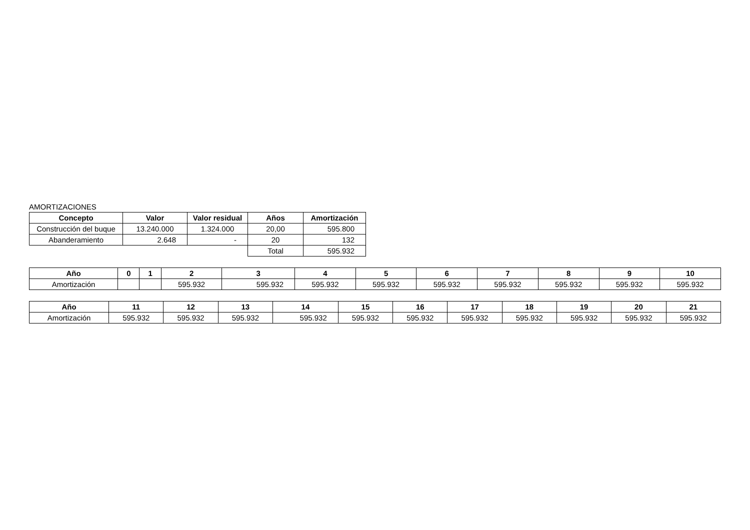AMORTIZACIONES
| Concepto | Valor | Valor residual | Años | Amortización |
| --- | --- | --- | --- | --- |
| Construcción del buque | 13.240.000 | 1.324.000 | 20,00 | 595.800 |
| Abanderamiento | 2.648 | - | 20 | 132 |
| | | | Total | 595.932 |
| Año | 0 | 1 | 2 | 3 | 4 | 5 | 6 | 7 | 8 | 9 | 10 |
| --- | --- | --- | --- | --- | --- | --- | --- | --- | --- | --- | --- |
| Amortización | | | 595.932 | 595.932 | 595.932 | 595.932 | 595.932 | 595.932 | 595.932 | 595.932 | 595.932 |
| Año | 11 | 12 | 13 | 14 | 15 | 16 | 17 | 18 | 19 | 20 | 21 |
| --- | --- | --- | --- | --- | --- | --- | --- | --- | --- | --- | --- |
| Amortización | 595.932 | 595.932 | 595.932 | 595.932 | 595.932 | 595.932 | 595.932 | 595.932 | 595.932 | 595.932 | 595.932 |